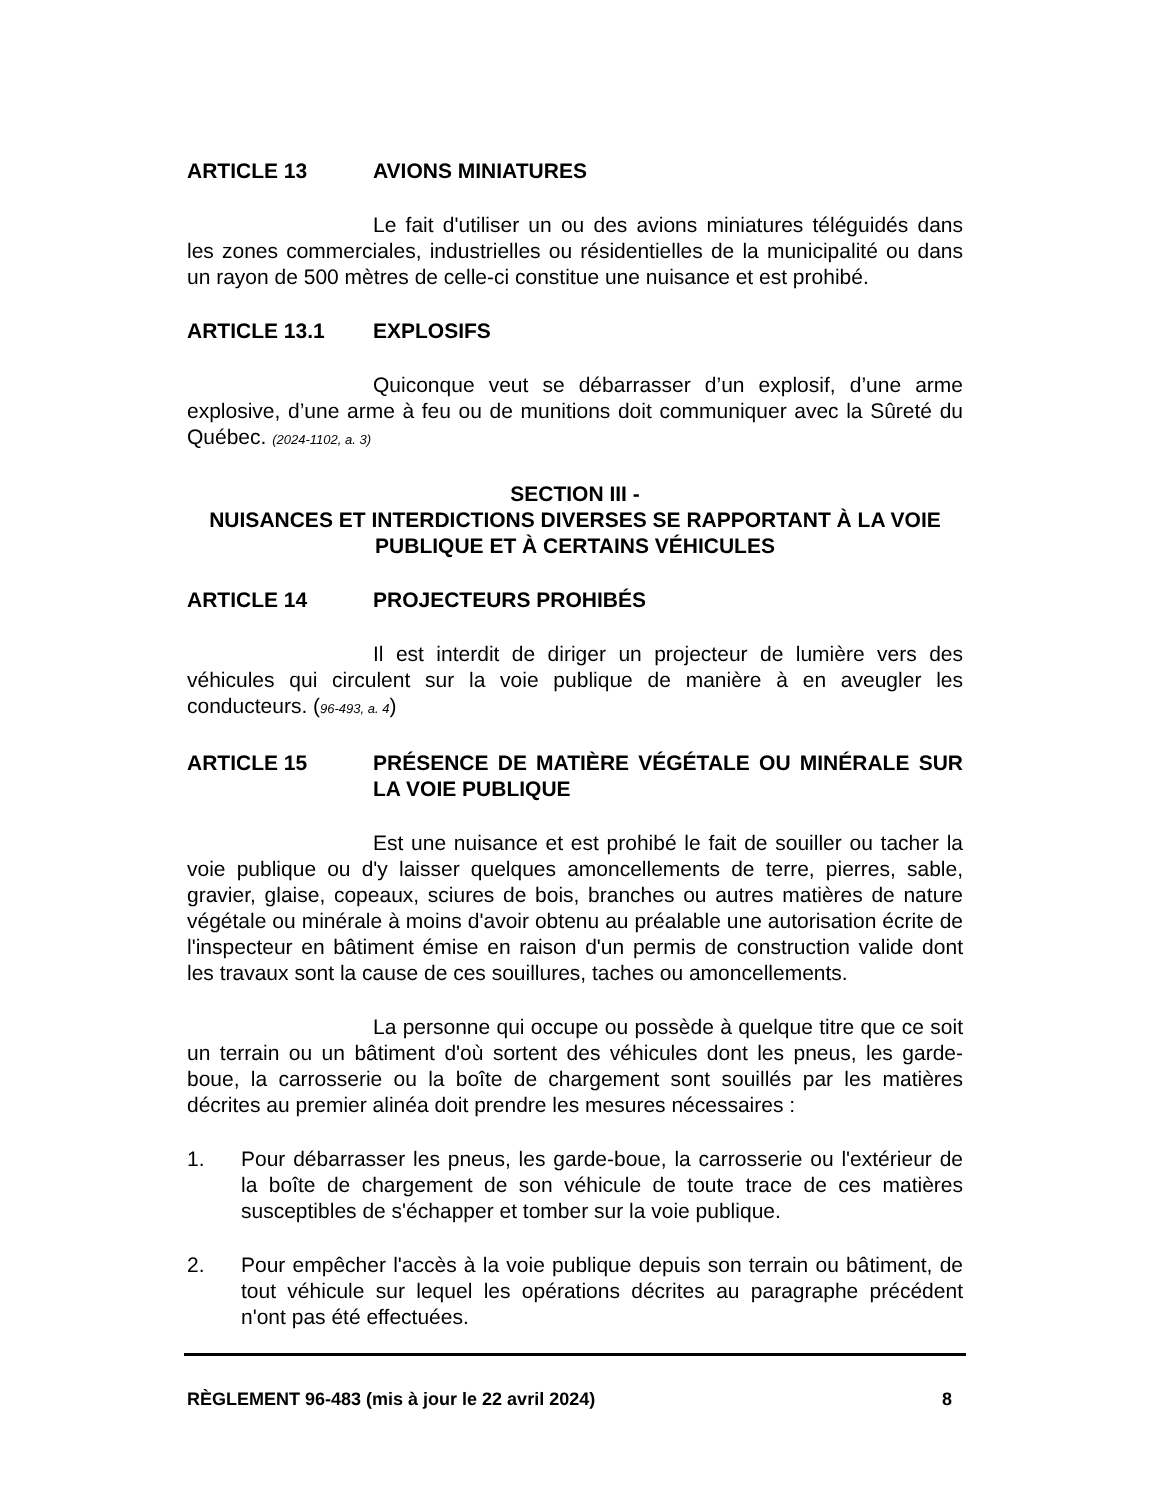ARTICLE 13 AVIONS MINIATURES
Le fait d'utiliser un ou des avions miniatures téléguidés dans les zones commerciales, industrielles ou résidentielles de la municipalité ou dans un rayon de 500 mètres de celle-ci constitue une nuisance et est prohibé.
ARTICLE 13.1 EXPLOSIFS
Quiconque veut se débarrasser d’un explosif, d’une arme explosive, d’une arme à feu ou de munitions doit communiquer avec la Sûreté du Québec. (2024-1102, a. 3)
SECTION III -
NUISANCES ET INTERDICTIONS DIVERSES SE RAPPORTANT À LA VOIE PUBLIQUE ET À CERTAINS VÉHICULES
ARTICLE 14 PROJECTEURS PROHIBÉS
Il est interdit de diriger un projecteur de lumière vers des véhicules qui circulent sur la voie publique de manière à en aveugler les conducteurs. (96-493, a. 4)
ARTICLE 15 PRÉSENCE DE MATIÈRE VÉGÉTALE OU MINÉRALE SUR LA VOIE PUBLIQUE
Est une nuisance et est prohibé le fait de souiller ou tacher la voie publique ou d'y laisser quelques amoncellements de terre, pierres, sable, gravier, glaise, copeaux, sciures de bois, branches ou autres matières de nature végétale ou minérale à moins d'avoir obtenu au préalable une autorisation écrite de l'inspecteur en bâtiment émise en raison d'un permis de construction valide dont les travaux sont la cause de ces souillures, taches ou amoncellements.
La personne qui occupe ou possède à quelque titre que ce soit un terrain ou un bâtiment d'où sortent des véhicules dont les pneus, les garde-boue, la carrosserie ou la boîte de chargement sont souillés par les matières décrites au premier alinéa doit prendre les mesures nécessaires :
1. Pour débarrasser les pneus, les garde-boue, la carrosserie ou l'extérieur de la boîte de chargement de son véhicule de toute trace de ces matières susceptibles de s'échapper et tomber sur la voie publique.
2. Pour empêcher l'accès à la voie publique depuis son terrain ou bâtiment, de tout véhicule sur lequel les opérations décrites au paragraphe précédent n'ont pas été effectuées.
RÈGLEMENT 96-483 (mis à jour le 22 avril 2024) 8